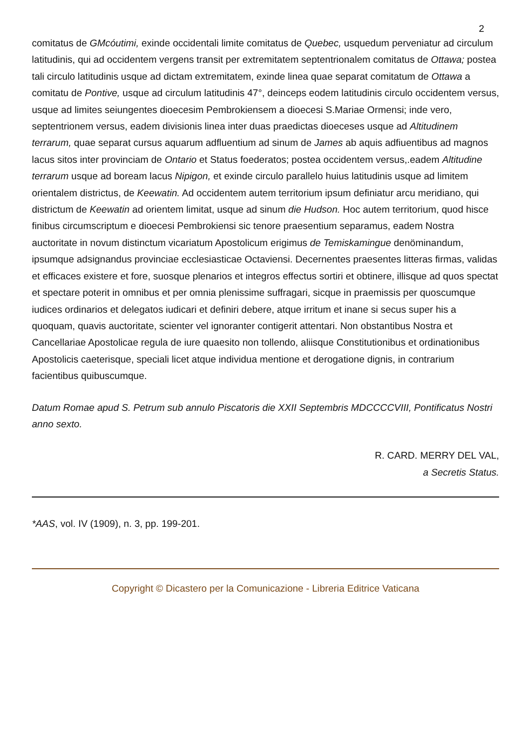2
comitatus de GMcóutimi, exinde occidentali limite comitatus de Quebec, usquedum perveniatur ad circulum latitudinis, qui ad occidentem vergens transit per extremitatem septentrionalem comitatus de Ottawa; postea tali circulo latitudinis usque ad dictam extremitatem, exinde linea quae separat comitatum de Ottawa a comitatu de Pontive, usque ad circulum latitudinis 47°, deinceps eodem latitudinis circulo occidentem versus, usque ad limites seiungentes dioecesim Pembrokiensem a dioecesi S.Mariae Ormensi; inde vero, septentrionem versus, eadem divisionis linea inter duas praedictas dioeceses usque ad Altitudinem terrarum, quae separat cursus aquarum adfluentium ad sinum de James ab aquis adfiuentibus ad magnos lacus sitos inter provinciam de Ontario et Status foederatos; postea occidentem versus,.eadem Altitudine terrarum usque ad boream lacus Nipigon, et exinde circulo parallelo huius latitudinis usque ad limitem orientalem districtus, de Keewatin. Ad occidentem autem territorium ipsum definiatur arcu meridiano, qui districtum de Keewatin ad orientem limitat, usque ad sinum die Hudson. Hoc autem territorium, quod hisce finibus circumscriptum e dioecesi Pembrokiensi sic tenore praesentium separamus, eadem Nostra auctoritate in novum distinctum vicariatum Apostolicum erigimus de Temiskamingue denöminandum, ipsumque adsignandus provinciae ecclesiasticae Octaviensi. Decernentes praesentes litteras firmas, validas et efficaces existere et fore, suosque plenarios et integros effectus sortiri et obtinere, illisque ad quos spectat et spectare poterit in omnibus et per omnia plenissime suffragari, sicque in praemissis per quoscumque iudices ordinarios et delegatos iudicari et definiri debere, atque irritum et inane si secus super his a quoquam, quavis auctoritate, scienter vel ignoranter contigerit attentari. Non obstantibus Nostra et Cancellariae Apostolicae regula de iure quaesito non tollendo, aliisque Constitutionibus et ordinationibus Apostolicis caeterisque, speciali licet atque individua mentione et derogatione dignis, in contrarium facientibus quibuscumque.
Datum Romae apud S. Petrum sub annulo Piscatoris die XXII Septembris MDCCCCVIII, Pontificatus Nostri anno sexto.
R. CARD. MERRY DEL VAL,
a Secretis Status.
*AAS, vol. IV (1909), n. 3, pp. 199-201.
Copyright © Dicastero per la Comunicazione - Libreria Editrice Vaticana